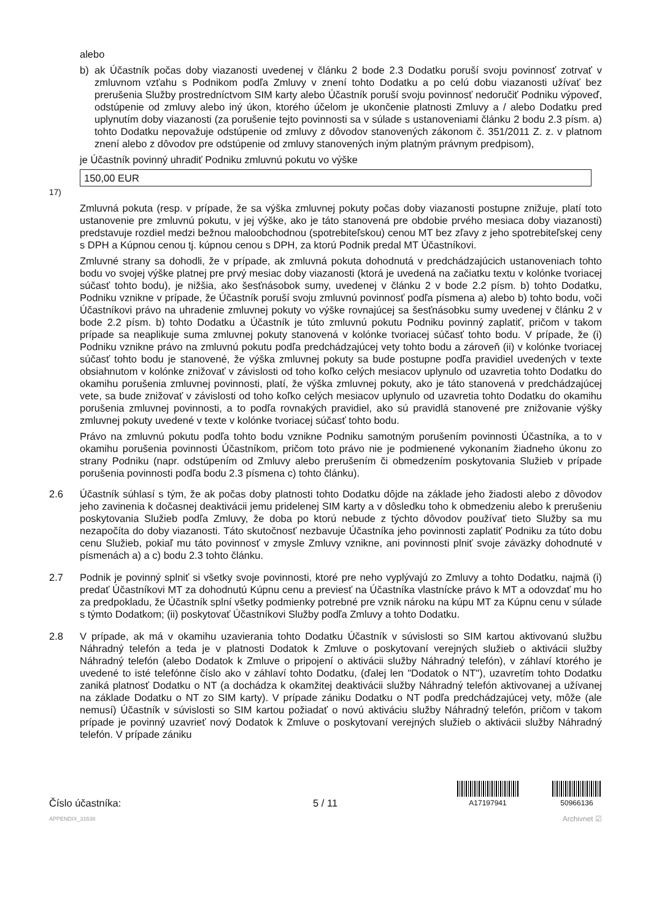alebo
b) ak Účastník počas doby viazanosti uvedenej v článku 2 bode 2.3 Dodatku poruší svoju povinnosť zotrvať v zmluvnom vzťahu s Podnikom podľa Zmluvy v znení tohto Dodatku a po celú dobu viazanosti užívať bez prerušenia Služby prostredníctvom SIM karty alebo Účastník poruší svoju povinnosť nedoručiť Podniku výpoveď, odstúpenie od zmluvy alebo iný úkon, ktorého účelom je ukončenie platnosti Zmluvy a / alebo Dodatku pred uplynutím doby viazanosti (za porušenie tejto povinnosti sa v súlade s ustanoveniami článku 2 bodu 2.3 písm. a) tohto Dodatku nepovažuje odstúpenie od zmluvy z dôvodov stanovených zákonom č. 351/2011 Z. z. v platnom znení alebo z dôvodov pre odstúpenie od zmluvy stanovených iným platným právnym predpisom),
je Účastník povinný uhradiť Podniku zmluvnú pokutu vo výške
150,00 EUR <sup>17)</sup>
Zmluvná pokuta (resp. v prípade, že sa výška zmluvnej pokuty počas doby viazanosti postupne znižuje, platí toto ustanovenie pre zmluvnú pokutu, v jej výške, ako je táto stanovená pre obdobie prvého mesiaca doby viazanosti) predstavuje rozdiel medzi bežnou maloobchodnou (spotrebiteľskou) cenou MT bez zľavy z jeho spotrebiteľskej ceny s DPH a Kúpnou cenou tj. kúpnou cenou s DPH, za ktorú Podnik predal MT Účastníkovi.
Zmluvné strany sa dohodli, že v prípade, ak zmluvná pokuta dohodnutá v predchádzajúcich ustanoveniach tohto bodu vo svojej výške platnej pre prvý mesiac doby viazanosti (ktorá je uvedená na začiatku textu v kolónke tvoriacej súčasť tohto bodu), je nižšia, ako šesťnásobok sumy, uvedenej v článku 2 v bode 2.2 písm. b) tohto Dodatku, Podniku vznikne v prípade, že Účastník poruší svoju zmluvnú povinnosť podľa písmena a) alebo b) tohto bodu, voči Účastníkovi právo na uhradenie zmluvnej pokuty vo výške rovnajúcej sa šesťnásobku sumy uvedenej v článku 2 v bode 2.2 písm. b) tohto Dodatku a Účastník je túto zmluvnú pokutu Podniku povinný zaplatiť, pričom v takom prípade sa neaplikuje suma zmluvnej pokuty stanovená v kolónke tvoriacej súčasť tohto bodu. V prípade, že (i) Podniku vznikne právo na zmluvnú pokutu podľa predchádzajúcej vety tohto bodu a zároveň (ii) v kolónke tvoriacej súčasť tohto bodu je stanovené, že výška zmluvnej pokuty sa bude postupne podľa pravidiel uvedených v texte obsiahnutom v kolónke znižovať v závislosti od toho koľko celých mesiacov uplynulo od uzavretia tohto Dodatku do okamihu porušenia zmluvnej povinnosti, platí, že výška zmluvnej pokuty, ako je táto stanovená v predchádzajúcej vete, sa bude znižovať v závislosti od toho koľko celých mesiacov uplynulo od uzavretia tohto Dodatku do okamihu porušenia zmluvnej povinnosti, a to podľa rovnakých pravidiel, ako sú pravidlá stanovené pre znižovanie výšky zmluvnej pokuty uvedené v texte v kolónke tvoriacej súčasť tohto bodu.
Právo na zmluvnú pokutu podľa tohto bodu vznikne Podniku samotným porušením povinnosti Účastníka, a to v okamihu porušenia povinnosti Účastníkom, pričom toto právo nie je podmienené vykonaním žiadneho úkonu zo strany Podniku (napr. odstúpením od Zmluvy alebo prerušením či obmedzením poskytovania Služieb v prípade porušenia povinnosti podľa bodu 2.3 písmena c) tohto článku).
2.6 Účastník súhlasí s tým, že ak počas doby platnosti tohto Dodatku dôjde na základe jeho žiadosti alebo z dôvodov jeho zavinenia k dočasnej deaktivácii jemu pridelenej SIM karty a v dôsledku toho k obmedzeniu alebo k prerušeniu poskytovania Služieb podľa Zmluvy, že doba po ktorú nebude z týchto dôvodov používať tieto Služby sa mu nezapočíta do doby viazanosti. Táto skutočnosť nezbavuje Účastníka jeho povinnosti zaplatiť Podniku za túto dobu cenu Služieb, pokiaľ mu táto povinnosť v zmysle Zmluvy vznikne, ani povinnosti plniť svoje záväzky dohodnuté v písmenách a) a c) bodu 2.3 tohto článku.
2.7 Podnik je povinný splniť si všetky svoje povinnosti, ktoré pre neho vyplývajú zo Zmluvy a tohto Dodatku, najmä (i) predať Účastníkovi MT za dohodnutú Kúpnu cenu a previesť na Účastníka vlastnícke právo k MT a odovzdať mu ho za predpokladu, že Účastník splní všetky podmienky potrebné pre vznik nároku na kúpu MT za Kúpnu cenu v súlade s týmto Dodatkom; (ii) poskytovať Účastníkovi Služby podľa Zmluvy a tohto Dodatku.
2.8 V prípade, ak má v okamihu uzavierania tohto Dodatku Účastník v súvislosti so SIM kartou aktivovanú službu Náhradný telefón a teda je v platnosti Dodatok k Zmluve o poskytovaní verejných služieb o aktivácii služby Náhradný telefón (alebo Dodatok k Zmluve o pripojení o aktivácii služby Náhradný telefón), v záhlaví ktorého je uvedené to isté telefónne číslo ako v záhlaví tohto Dodatku, (ďalej len "Dodatok o NT"), uzavretím tohto Dodatku zaniká platnosť Dodatku o NT (a dochádza k okamžitej deaktivácii služby Náhradný telefón aktivovanej a užívanej na základe Dodatku o NT zo SIM karty). V prípade zániku Dodatku o NT podľa predchádzajúcej vety, môže (ale nemusí) Účastník v súvislosti so SIM kartou požiadať o novú aktiváciu služby Náhradný telefón, pričom v takom prípade je povinný uzavrieť nový Dodatok k Zmluve o poskytovaní verejných služieb o aktivácii služby Náhradný telefón. V prípade zániku
Číslo účastníka:
5 / 11
A17197941
50966136
APPENDIX_31638 Archivnet ☑